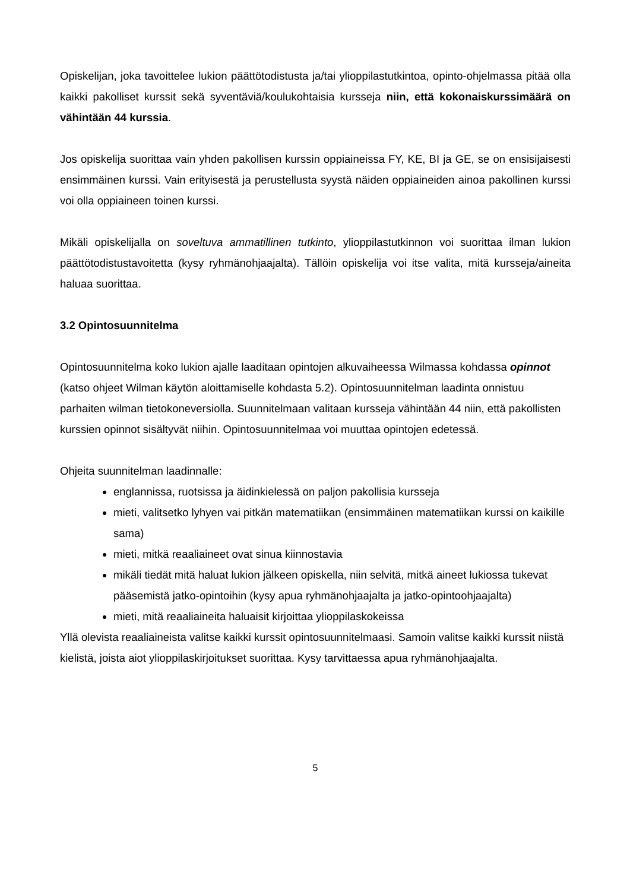Opiskelijan, joka tavoittelee lukion päättötodistusta ja/tai ylioppilastutkintoa, opinto-ohjel­massa pitää olla kaikki pakolliset kurssit sekä syventäviä/koulukohtaisia kursseja niin, että kokonaiskurssimäärä on vähintään 44 kurssia.
Jos opiskelija suorittaa vain yhden pakollisen kurssin oppiaineissa FY, KE, BI ja GE, se on ensisijaisesti ensimmäinen kurssi. Vain erityisestä ja perustellusta syystä näiden oppiaineiden ainoa pakollinen kurssi voi olla oppiaineen toinen kurssi.
Mikäli opiskelijalla on soveltuva ammatillinen tutkinto, ylioppilastutkinnon voi suorittaa ilman lukion päättötodistustavoitetta (kysy ryhmänohjaajalta). Tällöin opiskelija voi itse valita, mitä kursseja/aineita haluaa suorittaa.
3.2 Opintosuunnitelma
Opintosuunnitelma koko lukion ajalle laaditaan opintojen alkuvaiheessa Wilmassa kohdassa opinnot (katso ohjeet Wilman käytön aloittamiselle kohdasta 5.2). Opintosuunnitelman laa­dinta onnistuu parhaiten wilman tietokoneversiolla. Suunnitelmaan valitaan kursseja vähin­tään 44 niin, että pakollisten kurssien opinnot sisältyvät niihin. Opintosuunnitelmaa voi muut­taa opintojen edetessä.
Ohjeita suunnitelman laadinnalle:
englannissa, ruotsissa ja äidinkielessä on paljon pakollisia kursseja
mieti, valitsetko lyhyen vai pitkän matematiikan (ensimmäinen matematiikan kurssi on kaikille sama)
mieti, mitkä reaaliaineet ovat sinua kiinnostavia
mikäli tiedät mitä haluat lukion jälkeen opiskella, niin selvitä, mitkä aineet lukiossa tukevat pääsemistä jatko-opintoihin (kysy apua ryhmänohjaajalta ja jatko-opinto­ohjaajalta)
mieti, mitä reaaliaineita haluaisit kirjoittaa ylioppilaskokeissa
Yllä olevista reaaliaineista valitse kaikki kurssit opintosuunnitelmaasi. Samoin valitse kaikki kurssit niistä kielistä, joista aiot ylioppilaskirjoitukset suorittaa. Kysy tarvittaessa apua ryh­mänohjaajalta.
5